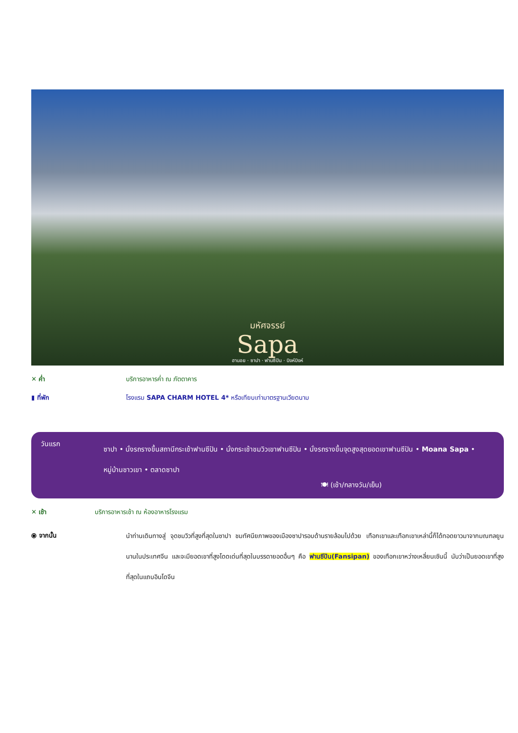มหัศจรรย์
Sapa
ฮานอย · ซาปา · ฟานซิปัน · นิงห์บิงห์
✕ ค่ำ
บริการอาหารค่ำ ณ ภัตตาคาร
▮ ที่พัก
โรงแรม SAPA CHARM HOTEL 4* หรือเทียบเท่ามาตรฐานเวียดนาม
วันแรก
ซาปา • นั่งรถรางขึ้นสถานีกระเช้าฟานซีปัน • นั่งกระเช้าชมวิวเขาฟานซีปัน • นั่งรถรางขึ้นจุดสูงสุดยอดเขาฟานซีปัน • Moana Sapa • หมู่บ้านชาวเขา • ตลาดซาปา
🍽 (เช้า/กลางวัน/เย็น)
✕ เช้า
บริการอาหารเช้า ณ ห้องอาหารโรงแรม
⦿ จากนั้น
นำท่านเดินทางสู่ จุดชมวิวที่สูงที่สุดในซาปา ชมทัศนียภาพของเมืองซาปารอบด้านรายล้อมไปด้วย เทือกเขาและเทือกเขาเหล่านี้ก็ได้ทอดยาวมาจากมณฑลยูนนานในประเทศจีน และจะมียอดเขาที่สูงโดดเด่นที่สุดในบรรดายอดอื่นๆ คือ ฟานซีปัน(Fansipan) ของเทือกเขาหว่างเหลี่ยนเซินนี้ นับว่าเป็นยอดเขาที่สูงที่สุดในแถบอินโดจีน